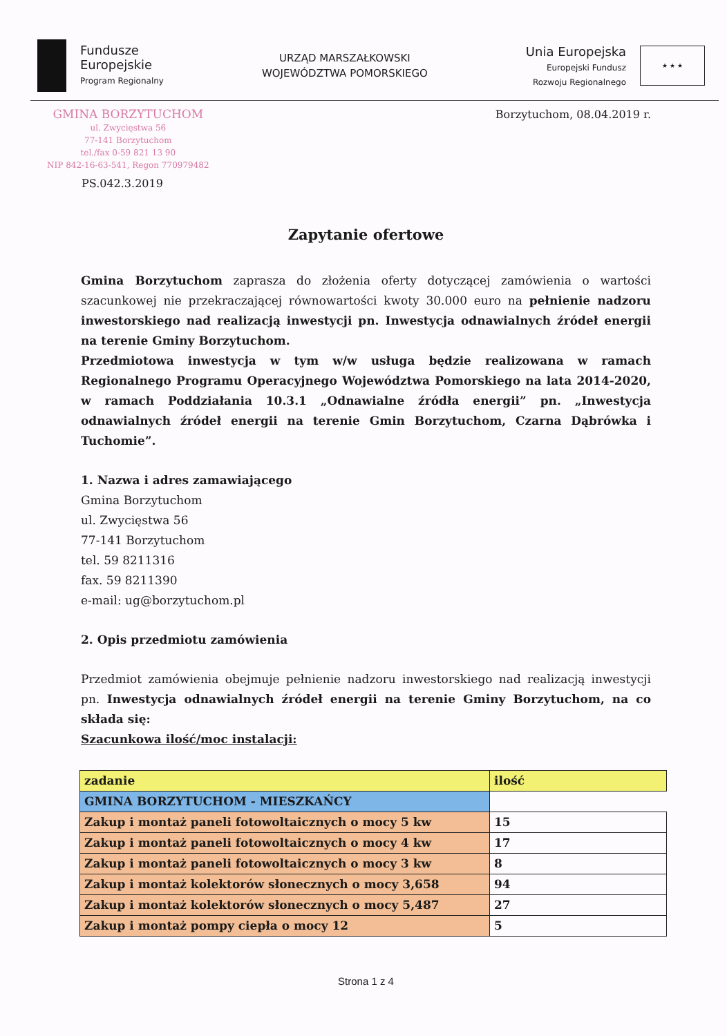Fundusze
Europejskie
Program Regionalny
URZĄD MARSZAŁKOWSKI
WOJEWÓDZTWA POMORSKIEGO
Unia Europejska
Europejski Fundusz
Rozwoju Regionalnego ★ ★ ★
GMINA BORZYTUCHOM
ul. Zwycięstwa 56
77-141 Borzytuchom
tel./fax 0-59 821 13 90
NIP 842-16-63-541, Regon 770979482
PS.042.3.2019
Borzytuchom, 08.04.2019 r.
Zapytanie ofertowe
Gmina Borzytuchom zaprasza do złożenia oferty dotyczącej zamówienia o wartości szacunkowej nie przekraczającej równowartości kwoty 30.000 euro na pełnienie nadzoru inwestorskiego nad realizacją inwestycji pn. Inwestycja odnawialnych źródeł energii na terenie Gminy Borzytuchom.
Przedmiotowa inwestycja w tym w/w usługa będzie realizowana w ramach Regionalnego Programu Operacyjnego Województwa Pomorskiego na lata 2014-2020, w ramach Poddziałania 10.3.1 „Odnawialne źródła energii” pn. „Inwestycja odnawialnych źródeł energii na terenie Gmin Borzytuchom, Czarna Dąbrówka i Tuchomie”.
1. Nazwa i adres zamawiającego
Gmina Borzytuchom
ul. Zwycięstwa 56
77-141 Borzytuchom
tel. 59 8211316
fax. 59 8211390
e-mail: ug@borzytuchom.pl
2. Opis przedmiotu zamówienia
Przedmiot zamówienia obejmuje pełnienie nadzoru inwestorskiego nad realizacją inwestycji pn. Inwestycja odnawialnych źródeł energii na terenie Gminy Borzytuchom, na co składa się:
Szacunkowa ilość/moc instalacji:
| zadanie | ilość |
| GMINA BORZYTUCHOM - MIESZKAŃCY | |
| Zakup i montaż paneli fotowoltaicznych o mocy 5 kw | 15 |
| Zakup i montaż paneli fotowoltaicznych o mocy 4 kw | 17 |
| Zakup i montaż paneli fotowoltaicznych o mocy 3 kw | 8 |
| Zakup i montaż kolektorów słonecznych o mocy 3,658 | 94 |
| Zakup i montaż kolektorów słonecznych o mocy 5,487 | 27 |
| Zakup i montaż pompy ciepła o mocy 12 | 5 |
Strona 1 z 4